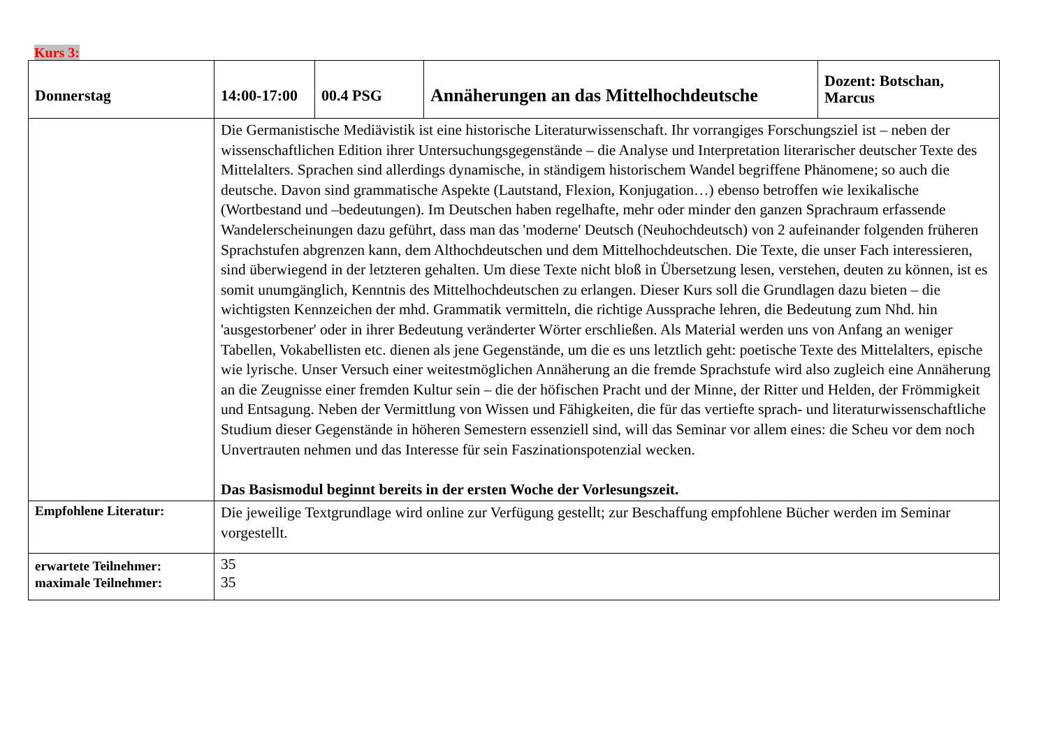Kurs 3:
| Donnerstag | 14:00-17:00 | 00.4 PSG | Annäherungen an das Mittelhochdeutsche | Dozent: Botschan, Marcus |
| | Die Germanistische Mediävistik ist eine historische Literaturwissenschaft. Ihr vorrangiges Forschungsziel ist – neben der wissenschaftlichen Edition ihrer Untersuchungsgegenstände – die Analyse und Interpretation literarischer deutscher Texte des Mittelalters. Sprachen sind allerdings dynamische, in ständigem historischem Wandel begriffene Phänomene; so auch die deutsche. Davon sind grammatische Aspekte (Lautstand, Flexion, Konjugation…) ebenso betroffen wie lexikalische (Wortbestand und –bedeutungen). Im Deutschen haben regelhafte, mehr oder minder den ganzen Sprachraum erfassende Wandelerscheinungen dazu geführt, dass man das 'moderne' Deutsch (Neuhochdeutsch) von 2 aufeinander folgenden früheren Sprachstufen abgrenzen kann, dem Althochdeutschen und dem Mittelhochdeutschen. Die Texte, die unser Fach interessieren, sind überwiegend in der letzteren gehalten. Um diese Texte nicht bloß in Übersetzung lesen, verstehen, deuten zu können, ist es somit unumgänglich, Kenntnis des Mittelhochdeutschen zu erlangen. Dieser Kurs soll die Grundlagen dazu bieten – die wichtigsten Kennzeichen der mhd. Grammatik vermitteln, die richtige Aussprache lehren, die Bedeutung zum Nhd. hin 'ausgestorbener' oder in ihrer Bedeutung veränderter Wörter erschließen. Als Material werden uns von Anfang an weniger Tabellen, Vokabellisten etc. dienen als jene Gegenstände, um die es uns letztlich geht: poetische Texte des Mittelalters, epische wie lyrische. Unser Versuch einer weitestmöglichen Annäherung an die fremde Sprachstufe wird also zugleich eine Annäherung an die Zeugnisse einer fremden Kultur sein – die der höfischen Pracht und der Minne, der Ritter und Helden, der Frömmigkeit und Entsagung. Neben der Vermittlung von Wissen und Fähigkeiten, die für das vertiefte sprach- und literaturwissenschaftliche Studium dieser Gegenstände in höheren Semestern essenziell sind, will das Seminar vor allem eines: die Scheu vor dem noch Unvertrauten nehmen und das Interesse für sein Faszinationspotenzial wecken. Das Basismodul beginnt bereits in der ersten Woche der Vorlesungszeit. | | | |
| Empfohlene Literatur: | Die jeweilige Textgrundlage wird online zur Verfügung gestellt; zur Beschaffung empfohlene Bücher werden im Seminar vorgestellt. | | | |
| erwartete Teilnehmer: maximale Teilnehmer: | 35 35 | | | |